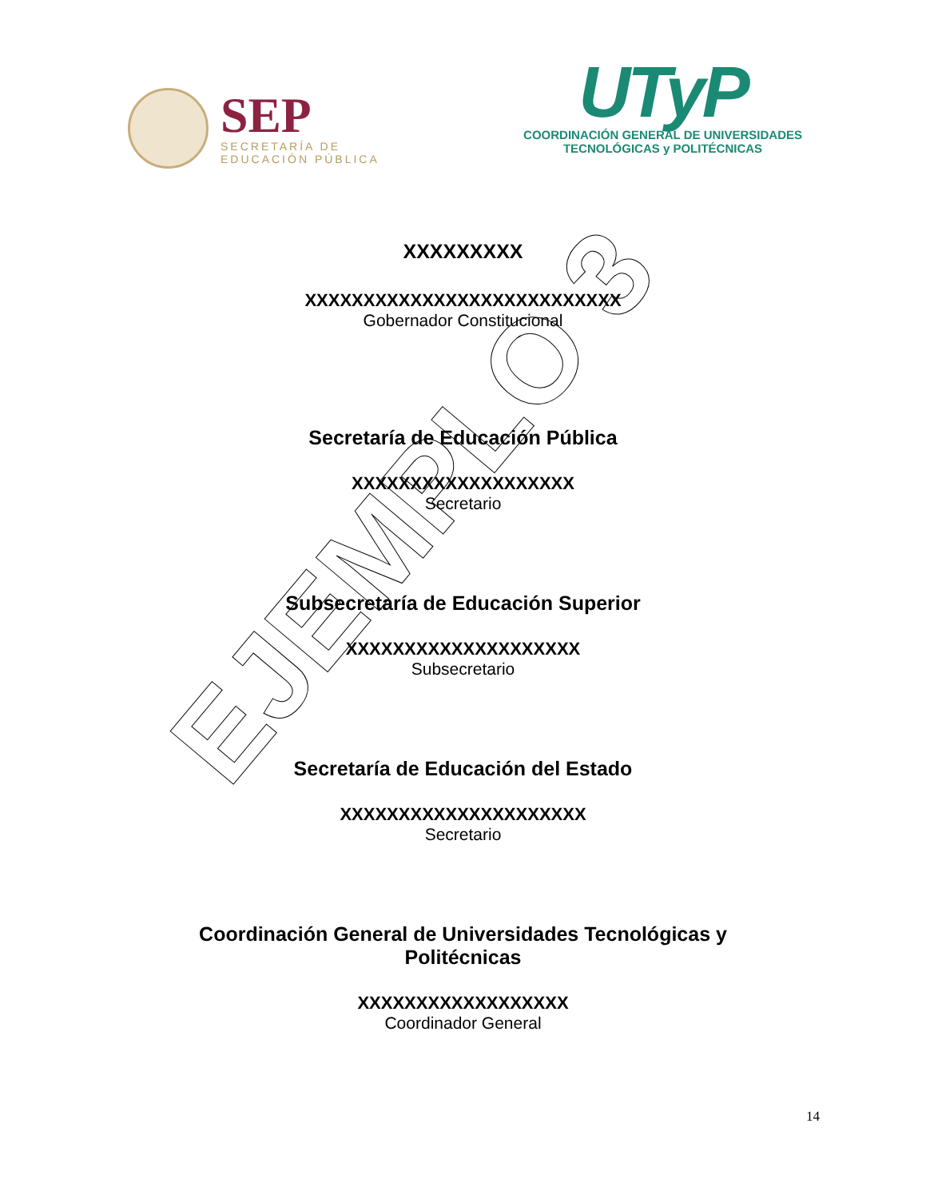SEP
SECRETARÍA DE
EDUCACIÓN PÚBLICA
UTyP
COORDINACIÓN GENERAL DE UNIVERSIDADES
TECNOLÓGICAS y POLITÉCNICAS
XXXXXXXXX
XXXXXXXXXXXXXXXXXXXXXXXXXXX
Gobernador Constitucional
Secretaría de Educación Pública
XXXXXXXXXXXXXXXXXXX
Secretario
Subsecretaría de Educación Superior
XXXXXXXXXXXXXXXXXXXX
Subsecretario
Secretaría de Educación del Estado
XXXXXXXXXXXXXXXXXXXXX
Secretario
Coordinación General de Universidades Tecnológicas y
Politécnicas
XXXXXXXXXXXXXXXXXX
Coordinador General
14
EJEMPLO 3